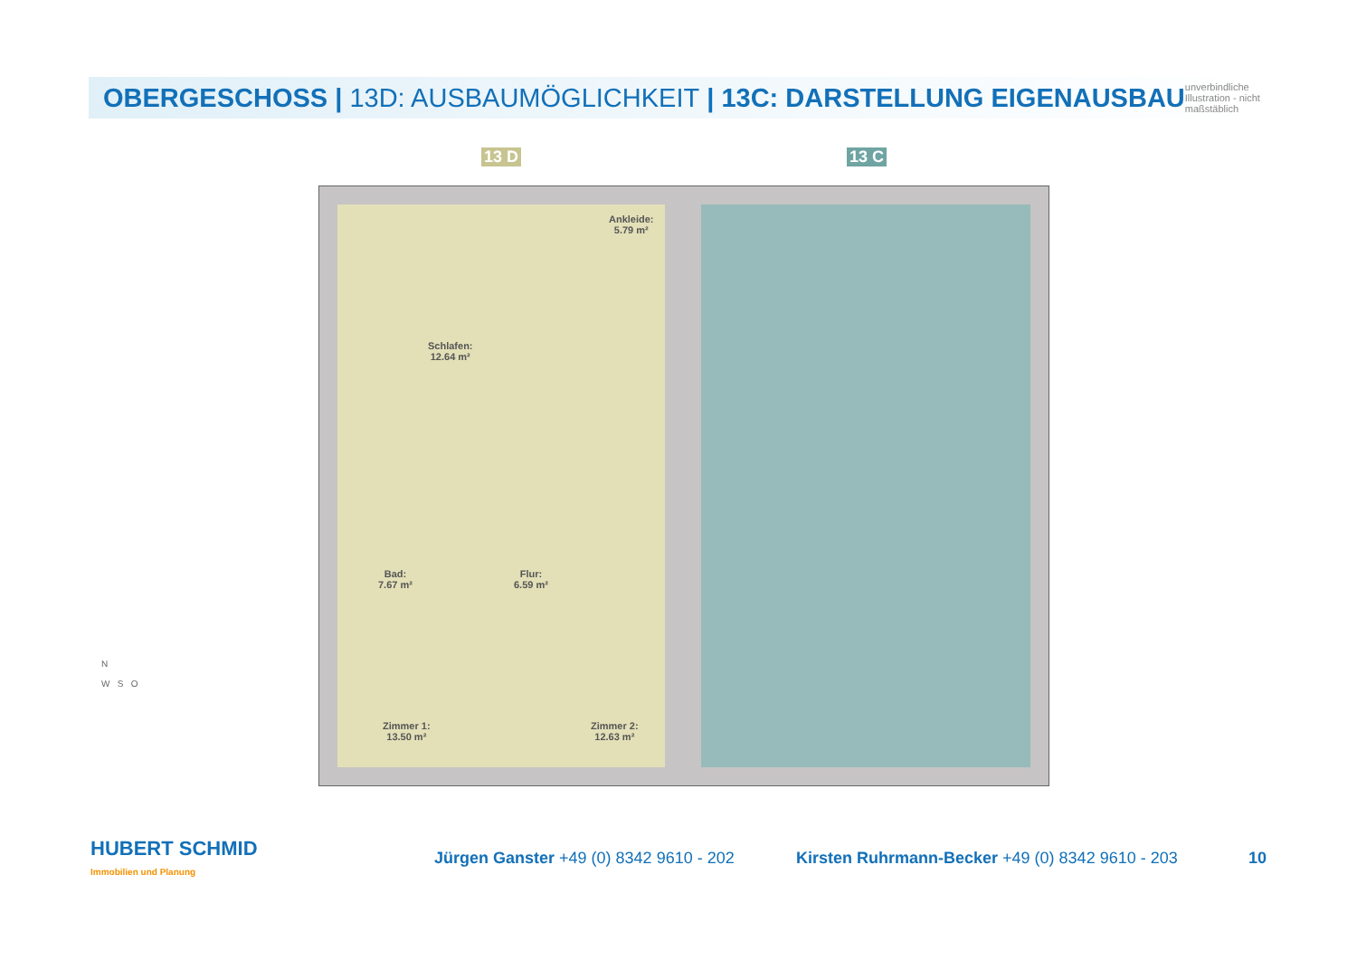OBERGESCHOSS | 13D: AUSBAUMÖGLICHKEIT | 13C: DARSTELLUNG EIGENAUSBAU
unverbindliche Illustration - nicht maßstäblich
13 D 13 C
Schlafen:
12.64 m²
Ankleide:
5.79 m²
Bad:
7.67 m²
Flur:
6.59 m²
Zimmer 1:
13.50 m²
Zimmer 2:
12.63 m²
N
W S O
HUBERT SCHMID
Immobilien und Planung
Jürgen Ganster +49 (0) 8342 9610 - 202
Kirsten Ruhrmann-Becker +49 (0) 8342 9610 - 203
10